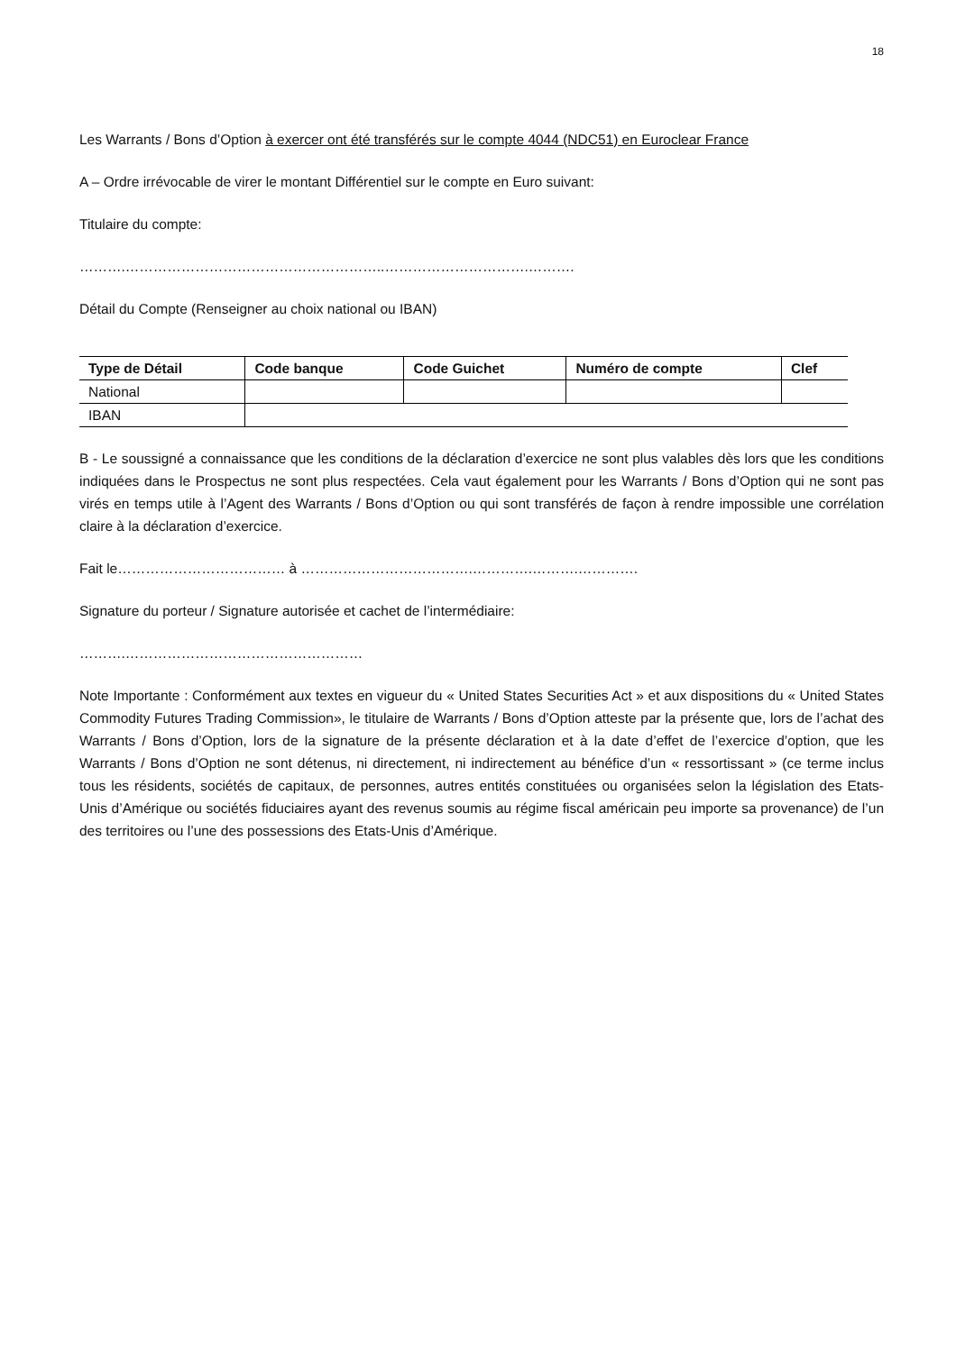18
Les Warrants / Bons d’Option à exercer ont été transférés sur le compte 4044 (NDC51) en Euroclear France
A – Ordre irrévocable de virer le montant Différentiel sur le compte en Euro suivant:
Titulaire du compte:
……….………………………………………………..………………………….……….
Détail du Compte (Renseigner au choix national ou IBAN)
| Type de Détail | Code banque | Code Guichet | Numéro de compte | Clef |
| --- | --- | --- | --- | --- |
| National | | | | |
| IBAN | | | | |
B - Le soussigné a connaissance que les conditions de la déclaration d’exercice ne sont plus valables dès lors que les conditions indiquées dans le Prospectus ne sont plus respectées. Cela vaut également pour les Warrants / Bons d’Option qui ne sont pas virés en temps utile à l’Agent des Warrants / Bons d’Option ou qui sont transférés de façon à rendre impossible une corrélation claire à la déclaration d’exercice.
Fait le……………………………… à ……………………………….………….……….………….
Signature du porteur / Signature autorisée et cachet de l’intermédiaire:
……….……………………………………………
Note Importante : Conformément aux textes en vigueur du « United States Securities Act » et aux dispositions du « United States Commodity Futures Trading Commission», le titulaire de Warrants / Bons d’Option atteste par la présente que, lors de l’achat des Warrants / Bons d’Option, lors de la signature de la présente déclaration et à la date d’effet de l’exercice d’option, que les Warrants / Bons d’Option ne sont détenus, ni directement, ni indirectement au bénéfice d’un « ressortissant » (ce terme inclus tous les résidents, sociétés de capitaux, de personnes, autres entités constituées ou organisées selon la législation des Etats-Unis d’Amérique ou sociétés fiduciaires ayant des revenus soumis au régime fiscal américain peu importe sa provenance) de l’un des territoires ou l’une des possessions des Etats-Unis d’Amérique.